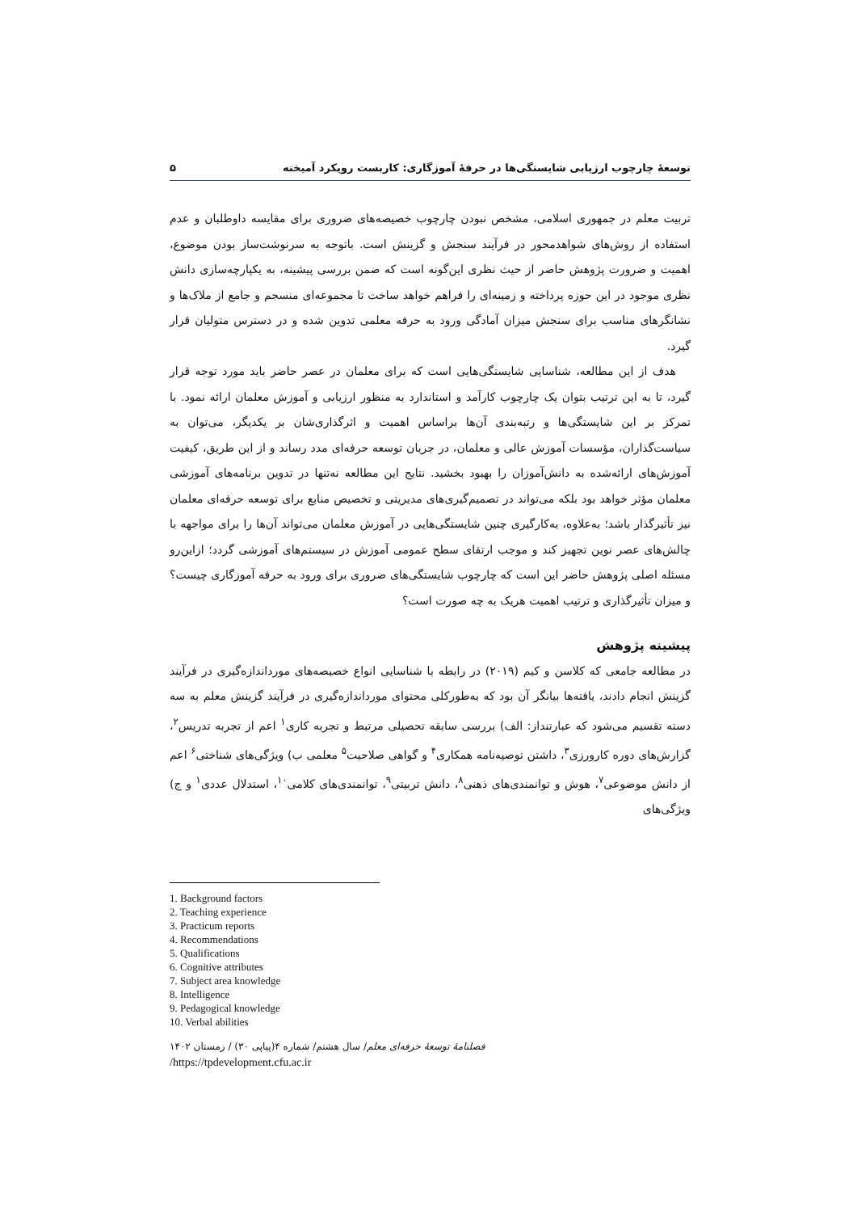توسعهٔ چارچوب ارزیابی شایستگی‌ها در حرفهٔ آموزگاری: کاربست رویکرد آمیخته ۵
تربیت معلم در جمهوری اسلامی، مشخص نبودن چارچوب خصیصه‌های ضروری برای مقایسه داوطلبان و عدم استفاده از روش‌های شواهدمحور در فرآیند سنجش و گزینش است. باتوجه به سرنوشت‌ساز بودن موضوع، اهمیت و ضرورت پژوهش حاضر از حیث نظری این‌گونه است که ضمن بررسی پیشینه، به یکپارچه‌سازی دانش نظری موجود در این حوزه پرداخته و زمینه‌ای را فراهم خواهد ساخت تا مجموعه‌ای منسجم و جامع از ملاک‌ها و نشانگرهای مناسب برای سنجش میزان آمادگی ورود به حرفه معلمی تدوین شده و در دسترس متولیان قرار گیرد.
هدف از این مطالعه، شناسایی شایستگی‌هایی است که برای معلمان در عصر حاضر باید مورد توجه قرار گیرد، تا به این ترتیب بتوان یک چارچوب کارآمد و استاندارد به منظور ارزیابی و آموزش معلمان ارائه نمود. با تمرکز بر این شایستگی‌ها و رتبه‌بندی آن‌ها براساس اهمیت و اثرگذاری‌شان بر یکدیگر، می‌توان به سیاست‌گذاران، مؤسسات آموزش عالی و معلمان، در جریان توسعه حرفه‌ای مدد رساند و از این طریق، کیفیت آموزش‌های ارائه‌شده به دانش‌آموزان را بهبود بخشید. نتایج این مطالعه نه‌تنها در تدوین برنامه‌های آموزشی معلمان مؤثر خواهد بود بلکه می‌تواند در تصمیم‌گیری‌های مدیریتی و تخصیص منابع برای توسعه حرفه‌ای معلمان نیز تأثیرگذار باشد؛ به‌علاوه، به‌کارگیری چنین شایستگی‌هایی در آموزش معلمان می‌تواند آن‌ها را برای مواجهه با چالش‌های عصر نوین تجهیز کند و موجب ارتقای سطح عمومی آموزش در سیستم‌های آموزشی گردد؛ ازاین‌رو مسئله اصلی پژوهش حاضر این است که چارچوب شایستگی‌های ضروری برای ورود به حرفه آموزگاری چیست؟ و میزان تأثیرگذاری و ترتیب اهمیت هریک به چه صورت است؟
پیشینه پژوهش
در مطالعه جامعی که کلاسن و کیم (۲۰۱۹) در رابطه با شناسایی انواع خصیصه‌های مورداندازه‌گیری در فرآیند گزینش انجام دادند، یافته‌ها بیانگر آن بود که به‌طورکلی محتوای مورداندازه‌گیری در فرآیند گزینش معلم به سه دسته تقسیم می‌شود که عبارتنداز: الف) بررسی سابقه تحصیلی مرتبط و تجربه کاری<sup>۱</sup> اعم از تجربه تدریس<sup>۲</sup>، گزارش‌های دوره کارورزی<sup>۳</sup>، داشتن توصیه‌نامه همکاری<sup>۴</sup> و گواهی صلاحیت<sup>۵</sup> معلمی ب) ویژگی‌های شناختی<sup>۶</sup> اعم از دانش موضوعی<sup>۷</sup>، هوش و توانمندی‌های ذهنی<sup>۸</sup>، دانش تربیتی<sup>۹</sup>، توانمندی‌های کلامی<sup>۱۰</sup>، استدلال عددی<sup>۱</sup> و ج) ویژگی‌های
1. Background factors
2. Teaching experience
3. Practicum reports
4. Recommendations
5. Qualifications
6. Cognitive attributes
7. Subject area knowledge
8. Intelligence
9. Pedagogical knowledge
10. Verbal abilities
فصلنامهٔ توسعهٔ حرفه‌ای معلم/ سال هشتم/ شماره ۴(پیاپی ۳۰) / زمستان ۱۴۰۲
/https://tpdevelopment.cfu.ac.ir